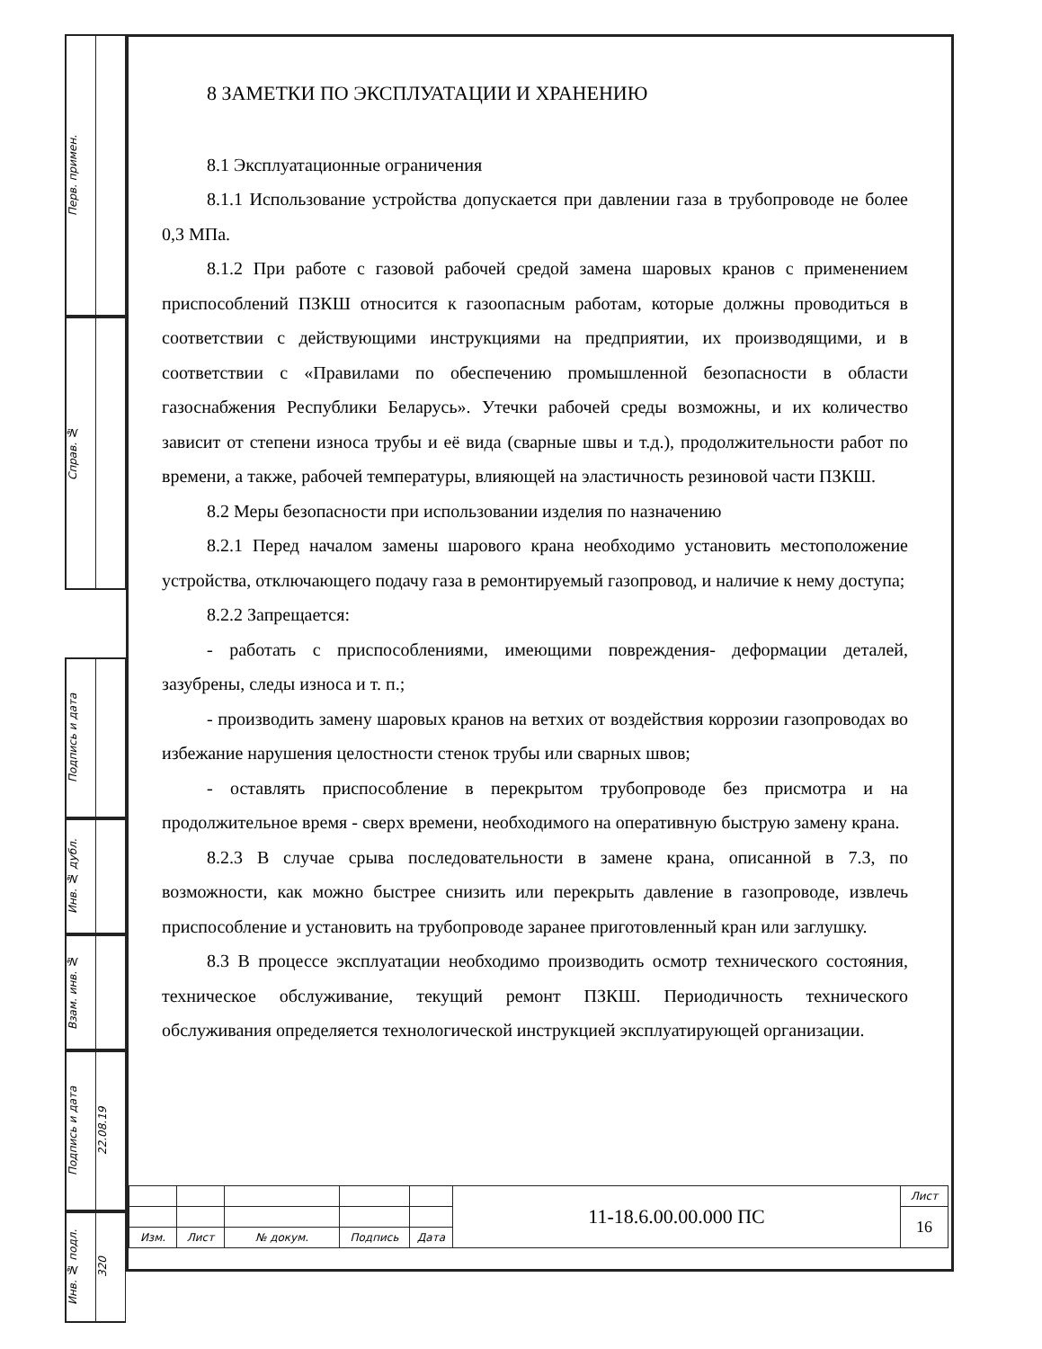Перв. примен.
Справ. №
Подпись и дата
Инв. № дубл.
Взам. инв. №
Подпись и дата
22.08.19
Инв. № подл.
320
8 ЗАМЕТКИ ПО ЭКСПЛУАТАЦИИ И ХРАНЕНИЮ
8.1 Эксплуатационные ограничения
8.1.1 Использование устройства допускается при давлении газа в трубопроводе не более 0,3 МПа.
8.1.2 При работе с газовой рабочей средой замена шаровых кранов с применением приспособлений ПЗКШ относится к газоопасным работам, которые должны проводиться в соответствии с действующими инструкциями на предприятии, их производящими, и в соответствии с «Правилами по обеспечению промышленной безопасности в области газоснабжения Республики Беларусь». Утечки рабочей среды возможны, и их количество зависит от степени износа трубы и её вида (сварные швы и т.д.), продолжительности работ по времени, а также, рабочей температуры, влияющей на эластичность резиновой части ПЗКШ.
8.2 Меры безопасности при использовании изделия по назначению
8.2.1 Перед началом замены шарового крана необходимо установить местоположение устройства, отключающего подачу газа в ремонтируемый газопровод, и наличие к нему доступа;
8.2.2 Запрещается:
- работать с приспособлениями, имеющими повреждения- деформации деталей, зазубрены, следы износа и т. п.;
- производить замену шаровых кранов на ветхих от воздействия коррозии газопроводах во избежание нарушения целостности стенок трубы или сварных швов;
- оставлять приспособление в перекрытом трубопроводе без присмотра и на продолжительное время - сверх времени, необходимого на оперативную быструю замену крана.
8.2.3 В случае срыва последовательности в замене крана, описанной в 7.3, по возможности, как можно быстрее снизить или перекрыть давление в газопроводе, извлечь приспособление и установить на трубопроводе заранее приготовленный кран или заглушку.
8.3 В процессе эксплуатации необходимо производить осмотр технического состояния, техническое обслуживание, текущий ремонт ПЗКШ. Периодичность технического обслуживания определяется технологической инструкцией эксплуатирующей организации.
| | | | | | 11-18.6.00.00.000 ПС | Лист |
| | | | | | | 16 |
| Изм. | Лист | № докум. | Подпись | Дата | | |